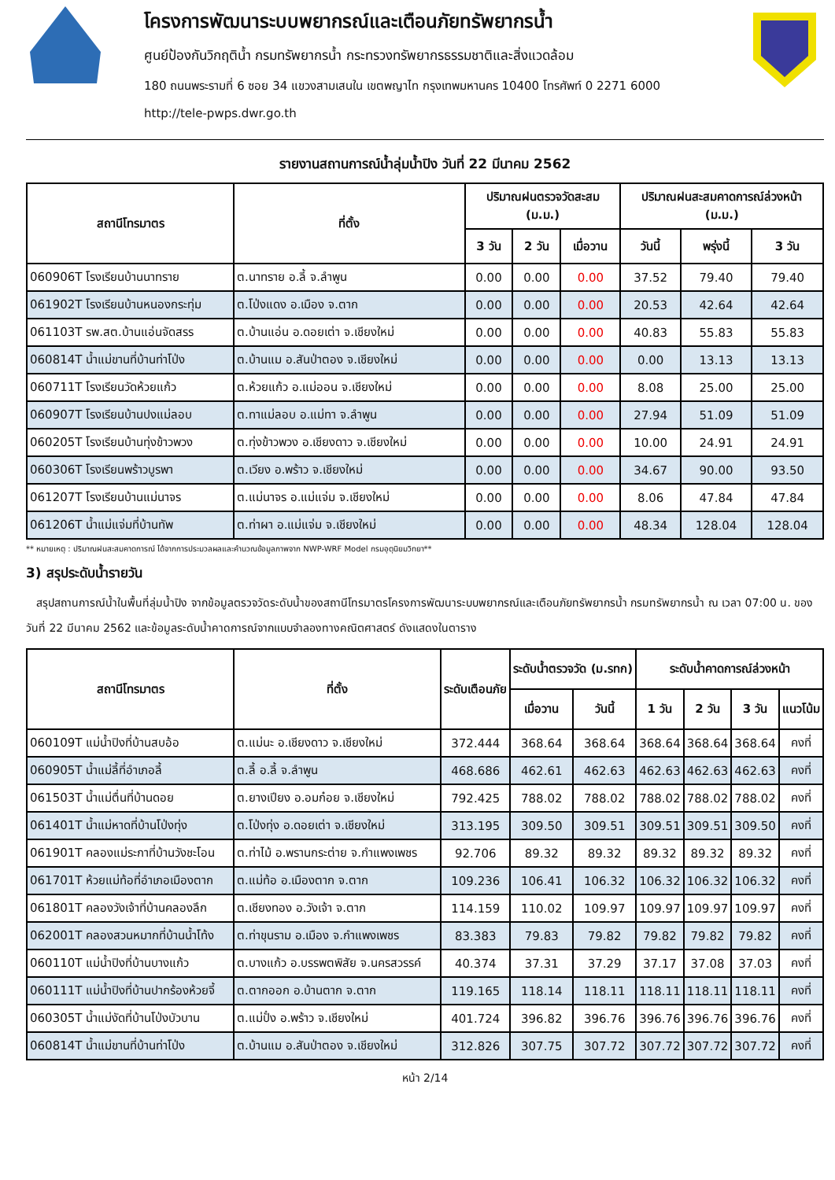โครงการพัฒนาระบบพยากรณ์และเตือนภัยทรัพยากรน้ำ
ศูนย์ป้องกันวิกฤติน้ำ กรมทรัพยากรน้ำ กระทรวงทรัพยากรธรรมชาติและสิ่งแวดล้อม
180 ถนนพระรามที่ 6 ซอย 34 แขวงสามเสนใน เขตพญาไท กรุงเทพมหานคร 10400 โทรศัพท์ 0 2271 6000
http://tele-pwps.dwr.go.th
รายงานสถานการณ์น้ำลุ่มน้ำปิง วันที่ 22 มีนาคม 2562
| สถานีโทรมาตร | ที่ตั้ง | ปริมาณฝนตรวจวัดสะสม (ม.ม.) | | | ปริมาณฝนสะสมคาดการณ์ล่วงหน้า (ม.ม.) | | |
| --- | --- | --- | --- | --- | --- | --- | --- |
| | | 3 วัน | 2 วัน | เมื่อวาน | วันนี้ | พรุ่งนี้ | 3 วัน |
| 060906T โรงเรียนบ้านนาทราย | ต.นาทราย อ.ลี้ จ.ลำพูน | 0.00 | 0.00 | 0.00 | 37.52 | 79.40 | 79.40 |
| 061902T โรงเรียนบ้านหนองกระทุ่ม | ต.โป่งแดง อ.เมือง จ.ตาก | 0.00 | 0.00 | 0.00 | 20.53 | 42.64 | 42.64 |
| 061103T รพ.สต.บ้านแอ่นจัดสรร | ต.บ้านแอ่น อ.ดอยเต่า จ.เชียงใหม่ | 0.00 | 0.00 | 0.00 | 40.83 | 55.83 | 55.83 |
| 060814T น้ำแม่ขานที่บ้านท่าโป่ง | ต.บ้านแม อ.สันป่าตอง จ.เชียงใหม่ | 0.00 | 0.00 | 0.00 | 0.00 | 13.13 | 13.13 |
| 060711T โรงเรียนวัดห้วยแก้ว | ต.ห้วยแก้ว อ.แม่ออน จ.เชียงใหม่ | 0.00 | 0.00 | 0.00 | 8.08 | 25.00 | 25.00 |
| 060907T โรงเรียนบ้านปงแม่ลอบ | ต.ทาแม่ลอบ อ.แม่ทา จ.ลำพูน | 0.00 | 0.00 | 0.00 | 27.94 | 51.09 | 51.09 |
| 060205T โรงเรียนบ้านทุ่งข้าวพวง | ต.ทุ่งข้าวพวง อ.เชียงดาว จ.เชียงใหม่ | 0.00 | 0.00 | 0.00 | 10.00 | 24.91 | 24.91 |
| 060306T โรงเรียนพร้าวบูรพา | ต.เวียง อ.พร้าว จ.เชียงใหม่ | 0.00 | 0.00 | 0.00 | 34.67 | 90.00 | 93.50 |
| 061207T โรงเรียนบ้านแม่นาจร | ต.แม่นาจร อ.แม่แจ่ม จ.เชียงใหม่ | 0.00 | 0.00 | 0.00 | 8.06 | 47.84 | 47.84 |
| 061206T น้ำแม่แจ่มที่บ้านทัพ | ต.ท่าผา อ.แม่แจ่ม จ.เชียงใหม่ | 0.00 | 0.00 | 0.00 | 48.34 | 128.04 | 128.04 |
** หมายเหตุ : ปริมาณฝนสะสมคาดการณ์ ได้จากการประมวลผลและคำนวณข้อมูลภาพจาก NWP-WRF Model กรมอุตุนิยมวิทยา**
3) สรุประดับน้ำรายวัน
สรุปสถานการณ์น้ำในพื้นที่ลุ่มน้ำปิง จากข้อมูลตรวจวัดระดับน้ำของสถานีโทรมาตรโครงการพัฒนาระบบพยากรณ์และเตือนภัยทรัพยากรน้ำ กรมทรัพยากรน้ำ ณ เวลา 07:00 น. ของวันที่ 22 มีนาคม 2562 และข้อมูลระดับน้ำคาดการณ์จากแบบจำลองทางคณิตศาสตร์ ดังแสดงในตาราง
| สถานีโทรมาตร | ที่ตั้ง | ระดับเตือนภัย | ระดับน้ำตรวจวัด (ม.รทก) | | ระดับน้ำคาดการณ์ล่วงหน้า | | | |
| --- | --- | --- | --- | --- | --- | --- | --- | --- |
| | | | เมื่อวาน | วันนี้ | 1 วัน | 2 วัน | 3 วัน | แนวโน้ม |
| 060109T แม่น้ำปิงที่บ้านสบอ้อ | ต.แม่นะ อ.เชียงดาว จ.เชียงใหม่ | 372.444 | 368.64 | 368.64 | 368.64 | 368.64 | 368.64 | คงที่ |
| 060905T น้ำแม่ลี้ที่อำเภอลี้ | ต.ลี้ อ.ลี้ จ.ลำพูน | 468.686 | 462.61 | 462.63 | 462.63 | 462.63 | 462.63 | คงที่ |
| 061503T น้ำแม่ตื่นที่บ้านดอย | ต.ยางเปียง อ.อมก๋อย จ.เชียงใหม่ | 792.425 | 788.02 | 788.02 | 788.02 | 788.02 | 788.02 | คงที่ |
| 061401T น้ำแม่หาดที่บ้านโป่งทุ่ง | ต.โป่งทุ่ง อ.ดอยเต่า จ.เชียงใหม่ | 313.195 | 309.50 | 309.51 | 309.51 | 309.51 | 309.50 | คงที่ |
| 061901T คลองแม่ระกาที่บ้านวังชะโอน | ต.ท่าไม้ อ.พรานกระต่าย จ.กำแพงเพชร | 92.706 | 89.32 | 89.32 | 89.32 | 89.32 | 89.32 | คงที่ |
| 061701T ห้วยแม่ท้อที่อำเภอเมืองตาก | ต.แม่ท้อ อ.เมืองตาก จ.ตาก | 109.236 | 106.41 | 106.32 | 106.32 | 106.32 | 106.32 | คงที่ |
| 061801T คลองวังเจ้าที่บ้านคลองลึก | ต.เชียงทอง อ.วังเจ้า จ.ตาก | 114.159 | 110.02 | 109.97 | 109.97 | 109.97 | 109.97 | คงที่ |
| 062001T คลองสวนหมากที่บ้านน้ำโท้ง | ต.ท่าขุนราม อ.เมือง จ.กำแพงเพชร | 83.383 | 79.83 | 79.82 | 79.82 | 79.82 | 79.82 | คงที่ |
| 060110T แม่น้ำปิงที่บ้านบางแก้ว | ต.บางแก้ว อ.บรรพตพิสัย จ.นครสวรรค์ | 40.374 | 37.31 | 37.29 | 37.17 | 37.08 | 37.03 | คงที่ |
| 060111T แม่น้ำปิงที่บ้านปากร้องห้วยจี้ | ต.ตากออก อ.บ้านตาก จ.ตาก | 119.165 | 118.14 | 118.11 | 118.11 | 118.11 | 118.11 | คงที่ |
| 060305T น้ำแม่งัดที่บ้านโป่งบัวบาน | ต.แม่ปั๋ง อ.พร้าว จ.เชียงใหม่ | 401.724 | 396.82 | 396.76 | 396.76 | 396.76 | 396.76 | คงที่ |
| 060814T น้ำแม่ขานที่บ้านท่าโป่ง | ต.บ้านแม อ.สันป่าตอง จ.เชียงใหม่ | 312.826 | 307.75 | 307.72 | 307.72 | 307.72 | 307.72 | คงที่ |
หน้า 2/14